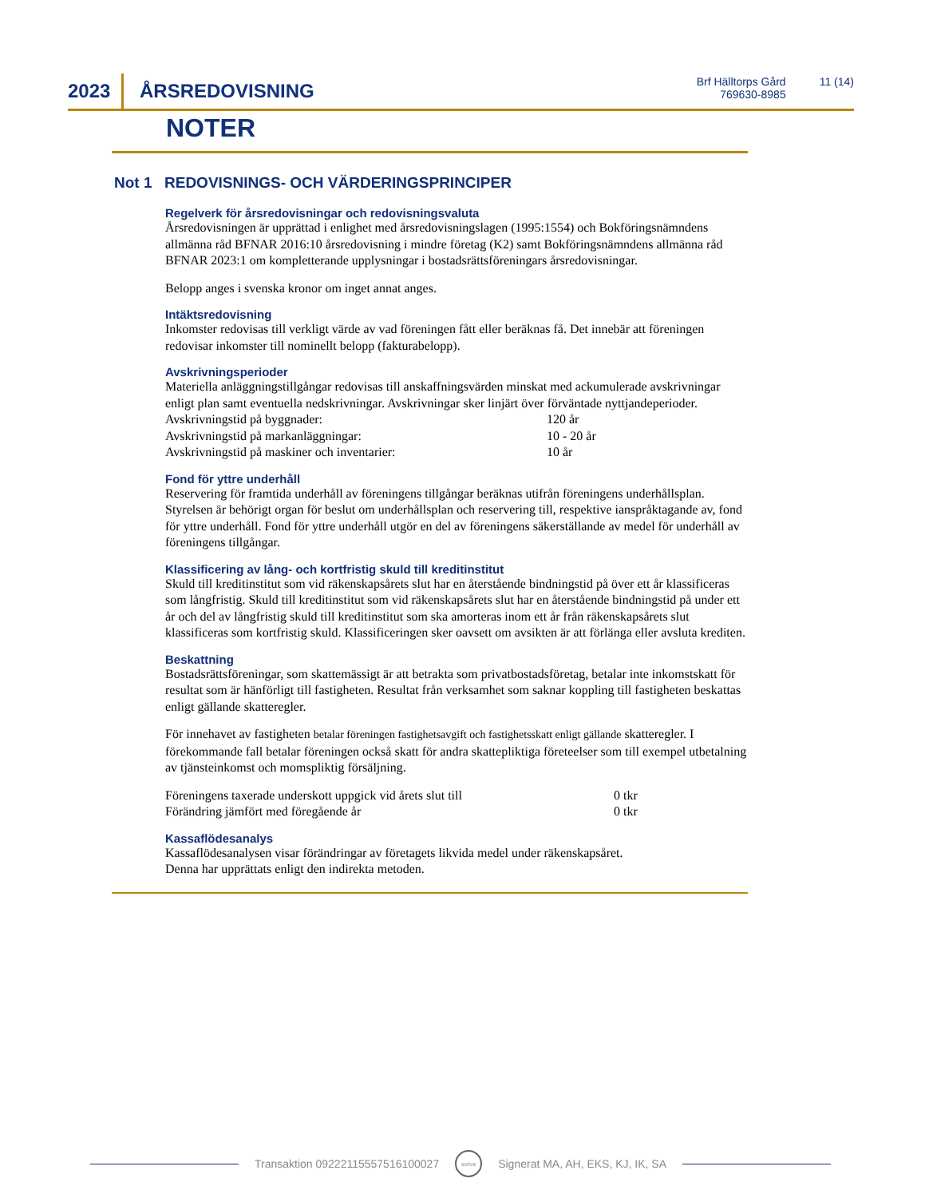2023 ÅRSREDOVISNING
Brf Hälltorps Gård
769630-8985
11 (14)
NOTER
Not 1 REDOVISNINGS- OCH VÄRDERINGSPRINCIPER
Regelverk för årsredovisningar och redovisningsvaluta
Årsredovisningen är upprättad i enlighet med årsredovisningslagen (1995:1554) och Bokföringsnämndens allmänna råd BFNAR 2016:10 årsredovisning i mindre företag (K2) samt Bokföringsnämndens allmänna råd BFNAR 2023:1 om kompletterande upplysningar i bostadsrättsföreningars årsredovisningar.
Belopp anges i svenska kronor om inget annat anges.
Intäktsredovisning
Inkomster redovisas till verkligt värde av vad föreningen fått eller beräknas få. Det innebär att föreningen redovisar inkomster till nominellt belopp (fakturabelopp).
Avskrivningsperioder
Materiella anläggningstillgångar redovisas till anskaffningsvärden minskat med ackumulerade avskrivningar enligt plan samt eventuella nedskrivningar. Avskrivningar sker linjärt över förväntade nyttjandeperioder.
| Avskrivningstid på byggnader: | 120 år |
| Avskrivningstid på markanläggningar: | 10 - 20 år |
| Avskrivningstid på maskiner och inventarier: | 10 år |
Fond för yttre underhåll
Reservering för framtida underhåll av föreningens tillgångar beräknas utifrån föreningens underhållsplan. Styrelsen är behörigt organ för beslut om underhållsplan och reservering till, respektive ianspråktagande av, fond för yttre underhåll. Fond för yttre underhåll utgör en del av föreningens säkerställande av medel för underhåll av föreningens tillgångar.
Klassificering av lång- och kortfristig skuld till kreditinstitut
Skuld till kreditinstitut som vid räkenskapsårets slut har en återstående bindningstid på över ett år klassificeras som långfristig. Skuld till kreditinstitut som vid räkenskapsårets slut har en återstående bindningstid på under ett år och del av långfristig skuld till kreditinstitut som ska amorteras inom ett år från räkenskapsårets slut klassificeras som kortfristig skuld. Klassificeringen sker oavsett om avsikten är att förlänga eller avsluta krediten.
Beskattning
Bostadsrättsföreningar, som skattemässigt är att betrakta som privatbostadsföretag, betalar inte inkomstskatt för resultat som är hänförligt till fastigheten. Resultat från verksamhet som saknar koppling till fastigheten beskattas enligt gällande skatteregler.
För innehavet av fastigheten betalar föreningen fastighetsavgift och fastighetsskatt enligt gällande skatteregler. I förekommande fall betalar föreningen också skatt för andra skattepliktiga företeelser som till exempel utbetalning av tjänsteinkomst och momspliktig försäljning.
| Föreningens taxerade underskott uppgick vid årets slut till | 0 tkr |
| Förändring jämfört med föregående år | 0 tkr |
Kassaflödesanalys
Kassaflödesanalysen visar förändringar av företagets likvida medel under räkenskapsåret.
Denna har upprättats enligt den indirekta metoden.
Transaktion 09222115557516100027
scrive
Signerat MA, AH, EKS, KJ, IK, SA